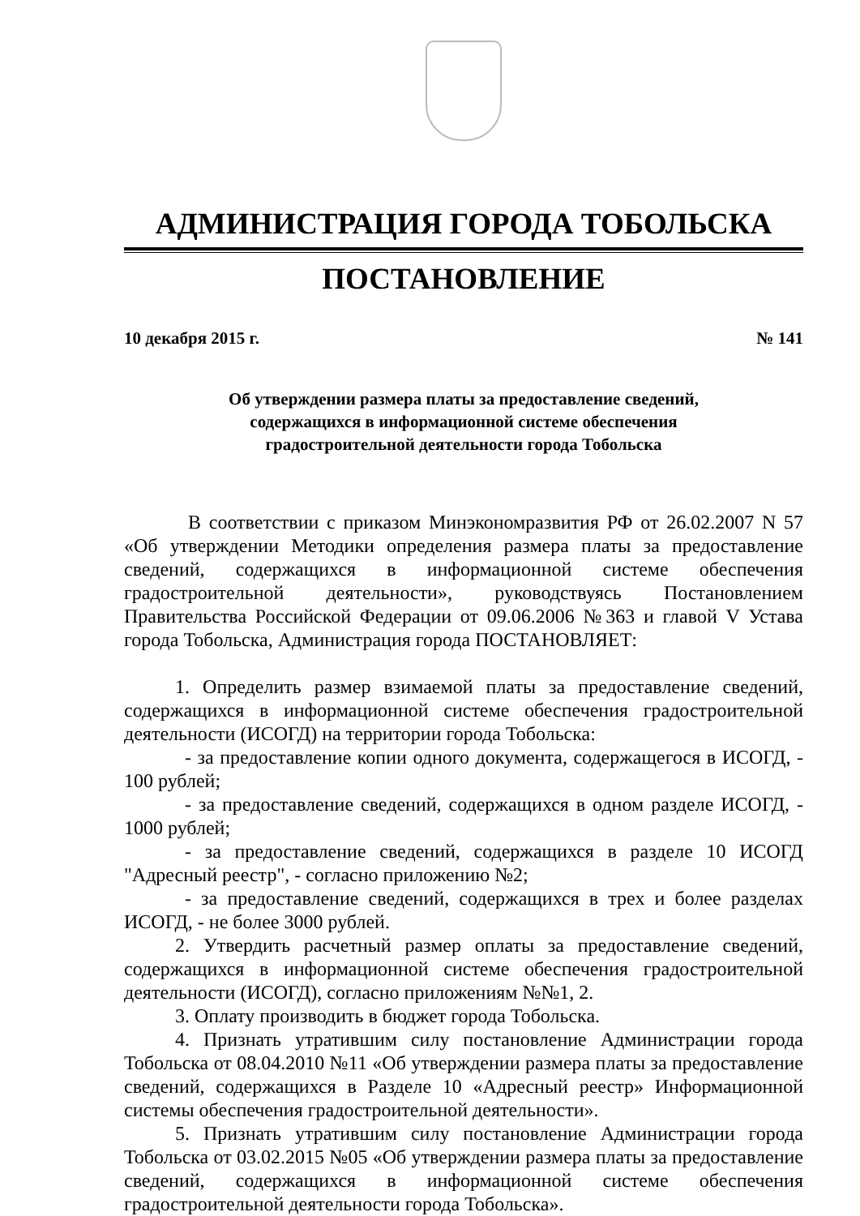АДМИНИСТРАЦИЯ ГОРОДА ТОБОЛЬСКА
ПОСТАНОВЛЕНИЕ
10 декабря 2015 г. № 141
Об утверждении размера платы за предоставление сведений,
содержащихся в информационной системе обеспечения
градостроительной деятельности города Тобольска
В соответствии с приказом Минэкономразвития РФ от 26.02.2007 N 57 «Об утверждении Методики определения размера платы за предоставление сведений, содержащихся в информационной системе обеспечения градостроительной деятельности», руководствуясь Постановлением Правительства Российской Федерации от 09.06.2006 №363 и главой V Устава города Тобольска, Администрация города ПОСТАНОВЛЯЕТ:
1. Определить размер взимаемой платы за предоставление сведений, содержащихся в информационной системе обеспечения градостроительной деятельности (ИСОГД) на территории города Тобольска:
- за предоставление копии одного документа, содержащегося в ИСОГД, - 100 рублей;
- за предоставление сведений, содержащихся в одном разделе ИСОГД, - 1000 рублей;
- за предоставление сведений, содержащихся в разделе 10 ИСОГД "Адресный реестр", - согласно приложению №2;
- за предоставление сведений, содержащихся в трех и более разделах ИСОГД, - не более 3000 рублей.
2. Утвердить расчетный размер оплаты за предоставление сведений, содержащихся в информационной системе обеспечения градостроительной деятельности (ИСОГД), согласно приложениям №№1, 2.
3. Оплату производить в бюджет города Тобольска.
4. Признать утратившим силу постановление Администрации города Тобольска от 08.04.2010 №11 «Об утверждении размера платы за предоставление сведений, содержащихся в Разделе 10 «Адресный реестр» Информационной системы обеспечения градостроительной деятельности».
5. Признать утратившим силу постановление Администрации города Тобольска от 03.02.2015 №05 «Об утверждении размера платы за предоставление сведений, содержащихся в информационной системе обеспечения градостроительной деятельности города Тобольска».